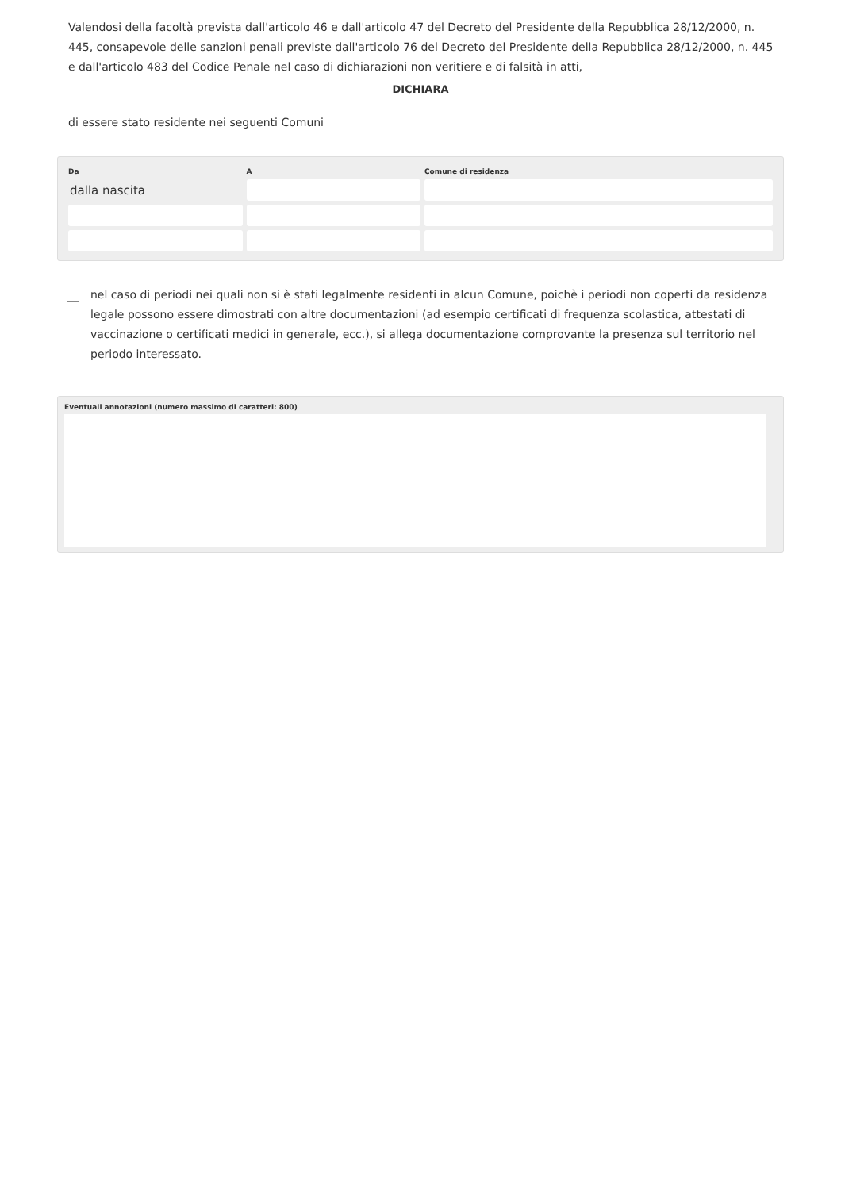Valendosi della facoltà prevista dall'articolo 46 e dall'articolo 47 del Decreto del Presidente della Repubblica 28/12/2000, n. 445, consapevole delle sanzioni penali previste dall'articolo 76 del Decreto del Presidente della Repubblica 28/12/2000, n. 445 e dall'articolo 483 del Codice Penale nel caso di dichiarazioni non veritiere e di falsità in atti,
DICHIARA
di essere stato residente nei seguenti Comuni
| Da | A | Comune di residenza |
| --- | --- | --- |
| dalla nascita | | |
nel caso di periodi nei quali non si è stati legalmente residenti in alcun Comune, poichè i periodi non coperti da residenza legale possono essere dimostrati con altre documentazioni (ad esempio certificati di frequenza scolastica, attestati di vaccinazione o certificati medici in generale, ecc.), si allega documentazione comprovante la presenza sul territorio nel periodo interessato.
Eventuali annotazioni (numero massimo di caratteri: 800)